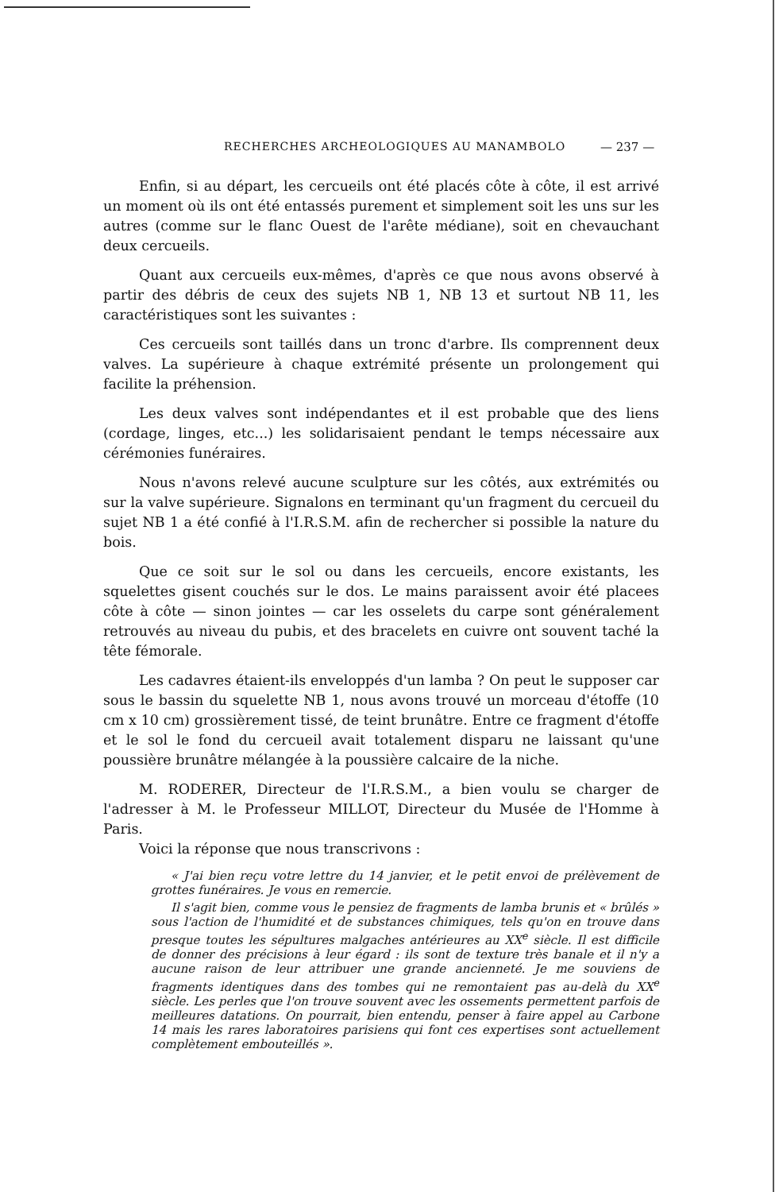RECHERCHES ARCHEOLOGIQUES AU MANAMBOLO — 237 —
Enfin, si au départ, les cercueils ont été placés côte à côte, il est arrivé un moment où ils ont été entassés purement et simplement soit les uns sur les autres (comme sur le flanc Ouest de l'arête médiane), soit en chevauchant deux cercueils.
Quant aux cercueils eux-mêmes, d'après ce que nous avons observé à partir des débris de ceux des sujets NB 1, NB 13 et surtout NB 11, les caractéristiques sont les suivantes :
Ces cercueils sont taillés dans un tronc d'arbre. Ils comprennent deux valves. La supérieure à chaque extrémité présente un prolongement qui facilite la préhension.
Les deux valves sont indépendantes et il est probable que des liens (cordage, linges, etc...) les solidarisaient pendant le temps nécessaire aux cérémonies funéraires.
Nous n'avons relevé aucune sculpture sur les côtés, aux extrémités ou sur la valve supérieure. Signalons en terminant qu'un fragment du cercueil du sujet NB 1 a été confié à l'I.R.S.M. afin de rechercher si possible la nature du bois.
Que ce soit sur le sol ou dans les cercueils, encore existants, les squelettes gisent couchés sur le dos. Le mains paraissent avoir été placees côte à côte — sinon jointes — car les osselets du carpe sont généralement retrouvés au niveau du pubis, et des bracelets en cuivre ont souvent taché la tête fémorale.
Les cadavres étaient-ils enveloppés d'un lamba ? On peut le supposer car sous le bassin du squelette NB 1, nous avons trouvé un morceau d'étoffe (10 cm x 10 cm) grossièrement tissé, de teint brunâtre. Entre ce fragment d'étoffe et le sol le fond du cercueil avait totalement disparu ne laissant qu'une poussière brunâtre mélangée à la poussière calcaire de la niche.
M. RODERER, Directeur de l'I.R.S.M., a bien voulu se charger de l'adresser à M. le Professeur MILLOT, Directeur du Musée de l'Homme à Paris.
Voici la réponse que nous transcrivons :
« J'ai bien reçu votre lettre du 14 janvier, et le petit envoi de prélèvement de grottes funéraires. Je vous en remercie.
Il s'agit bien, comme vous le pensiez de fragments de lamba brunis et « brûlés » sous l'action de l'humidité et de substances chimiques, tels qu'on en trouve dans presque toutes les sépultures malgaches antérieures au XX<sup>e</sup> siècle. Il est difficile de donner des précisions à leur égard : ils sont de texture très banale et il n'y a aucune raison de leur attribuer une grande ancienneté. Je me souviens de fragments identiques dans des tombes qui ne remontaient pas au-delà du XX<sup>e</sup> siècle. Les perles que l'on trouve souvent avec les ossements permettent parfois de meilleures datations. On pourrait, bien entendu, penser à faire appel au Carbone 14 mais les rares laboratoires parisiens qui font ces expertises sont actuellement complètement embouteillés ».